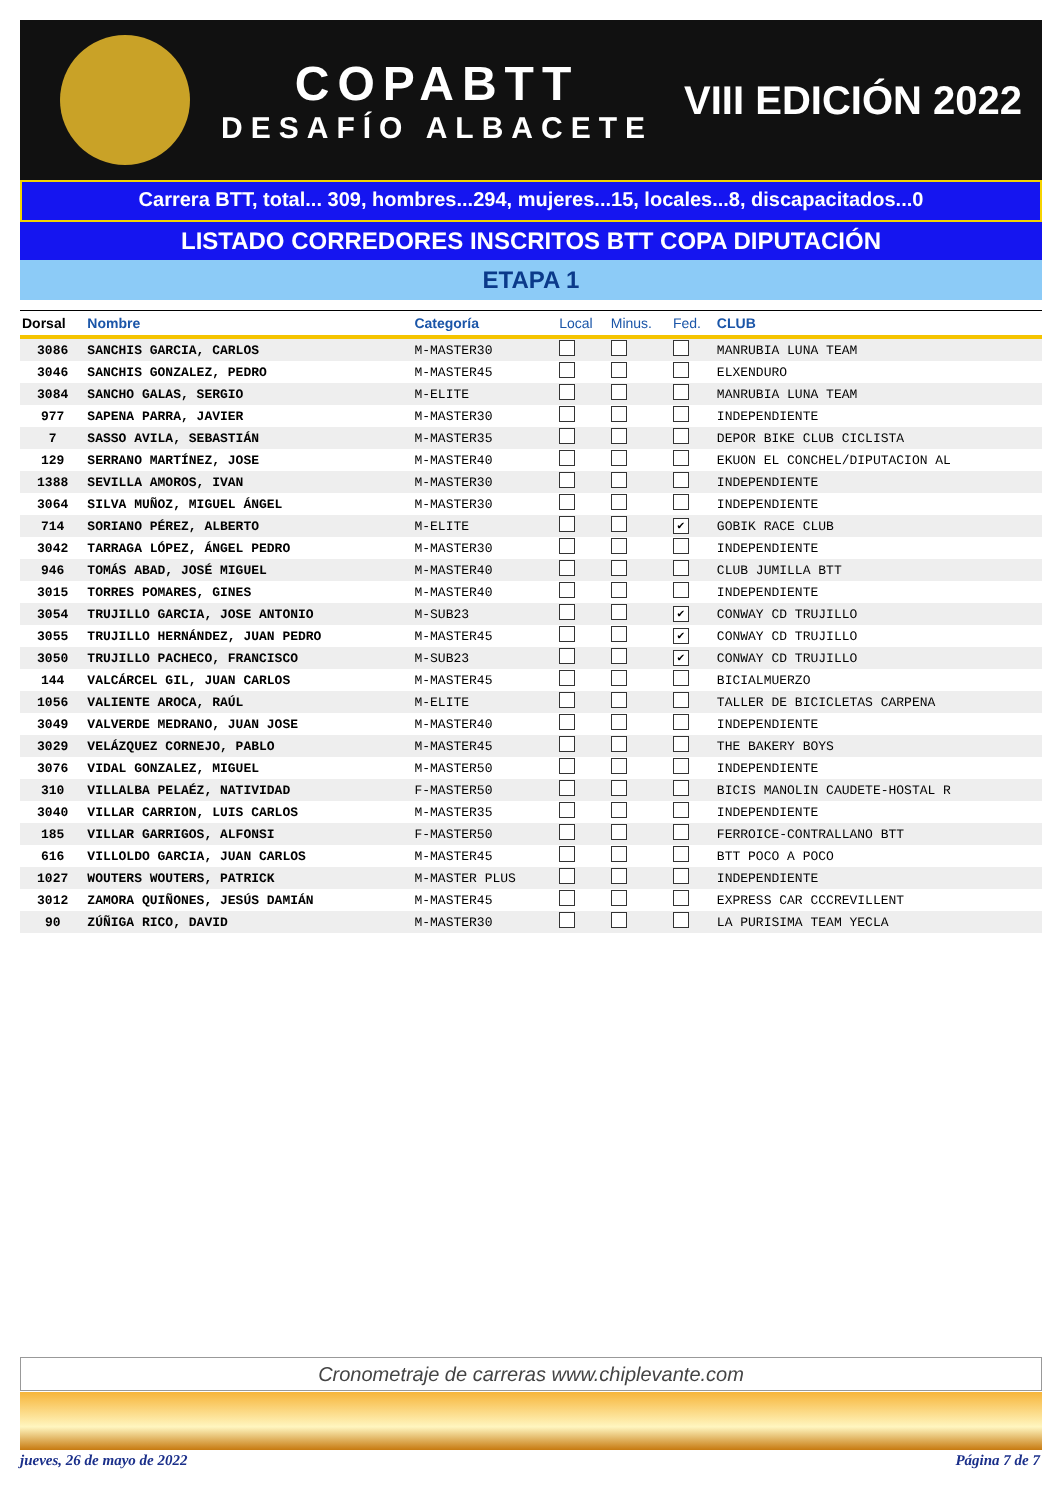COPABTT
DESAFÍO ALBACETE
VIII EDICIÓN 2022
Carrera BTT, total... 309, hombres...294, mujeres...15, locales...8, discapacitados...0
LISTADO CORREDORES INSCRITOS BTT COPA DIPUTACIÓN
ETAPA 1
| Dorsal | Nombre | Categoría | Local | Minus. | Fed. | CLUB |
| --- | --- | --- | --- | --- | --- | --- |
| 3086 | SANCHIS GARCIA, CARLOS | M-MASTER30 | | | | MANRUBIA LUNA TEAM |
| 3046 | SANCHIS GONZALEZ, PEDRO | M-MASTER45 | | | | ELXENDURO |
| 3084 | SANCHO GALAS, SERGIO | M-ELITE | | | | MANRUBIA LUNA TEAM |
| 977 | SAPENA PARRA, JAVIER | M-MASTER30 | | | | INDEPENDIENTE |
| 7 | SASSO AVILA, SEBASTIÁN | M-MASTER35 | | | | DEPOR BIKE CLUB CICLISTA |
| 129 | SERRANO MARTÍNEZ, JOSE | M-MASTER40 | | | | EKUON EL CONCHEL/DIPUTACION AL |
| 1388 | SEVILLA AMOROS, IVAN | M-MASTER30 | | | | INDEPENDIENTE |
| 3064 | SILVA MUÑOZ, MIGUEL ÁNGEL | M-MASTER30 | | | | INDEPENDIENTE |
| 714 | SORIANO PÉREZ, ALBERTO | M-ELITE | | | ✔ | GOBIK RACE CLUB |
| 3042 | TARRAGA LÓPEZ, ÁNGEL PEDRO | M-MASTER30 | | | | INDEPENDIENTE |
| 946 | TOMÁS ABAD, JOSÉ MIGUEL | M-MASTER40 | | | | CLUB JUMILLA BTT |
| 3015 | TORRES POMARES, GINES | M-MASTER40 | | | | INDEPENDIENTE |
| 3054 | TRUJILLO GARCIA, JOSE ANTONIO | M-SUB23 | | | ✔ | CONWAY CD TRUJILLO |
| 3055 | TRUJILLO HERNÁNDEZ, JUAN PEDRO | M-MASTER45 | | | ✔ | CONWAY CD TRUJILLO |
| 3050 | TRUJILLO PACHECO, FRANCISCO | M-SUB23 | | | ✔ | CONWAY CD TRUJILLO |
| 144 | VALCÁRCEL GIL, JUAN CARLOS | M-MASTER45 | | | | BICIALMUERZO |
| 1056 | VALIENTE AROCA, RAÚL | M-ELITE | | | | TALLER DE BICICLETAS CARPENA |
| 3049 | VALVERDE MEDRANO, JUAN JOSE | M-MASTER40 | | | | INDEPENDIENTE |
| 3029 | VELÁZQUEZ CORNEJO, PABLO | M-MASTER45 | | | | THE BAKERY BOYS |
| 3076 | VIDAL GONZALEZ, MIGUEL | M-MASTER50 | | | | INDEPENDIENTE |
| 310 | VILLALBA PELAÉZ, NATIVIDAD | F-MASTER50 | | | | BICIS MANOLIN CAUDETE-HOSTAL R |
| 3040 | VILLAR CARRION, LUIS CARLOS | M-MASTER35 | | | | INDEPENDIENTE |
| 185 | VILLAR GARRIGOS, ALFONSI | F-MASTER50 | | | | FERROICE-CONTRALLANO BTT |
| 616 | VILLOLDO GARCIA, JUAN CARLOS | M-MASTER45 | | | | BTT POCO A POCO |
| 1027 | WOUTERS WOUTERS, PATRICK | M-MASTER PLUS | | | | INDEPENDIENTE |
| 3012 | ZAMORA QUIÑONES, JESÚS DAMIÁN | M-MASTER45 | | | | EXPRESS CAR CCCREVILLENT |
| 90 | ZÚÑIGA RICO, DAVID | M-MASTER30 | | | | LA PURISIMA TEAM YECLA |
Cronometraje de carreras www.chiplevante.com
jueves, 26 de mayo de 2022 Página 7 de 7